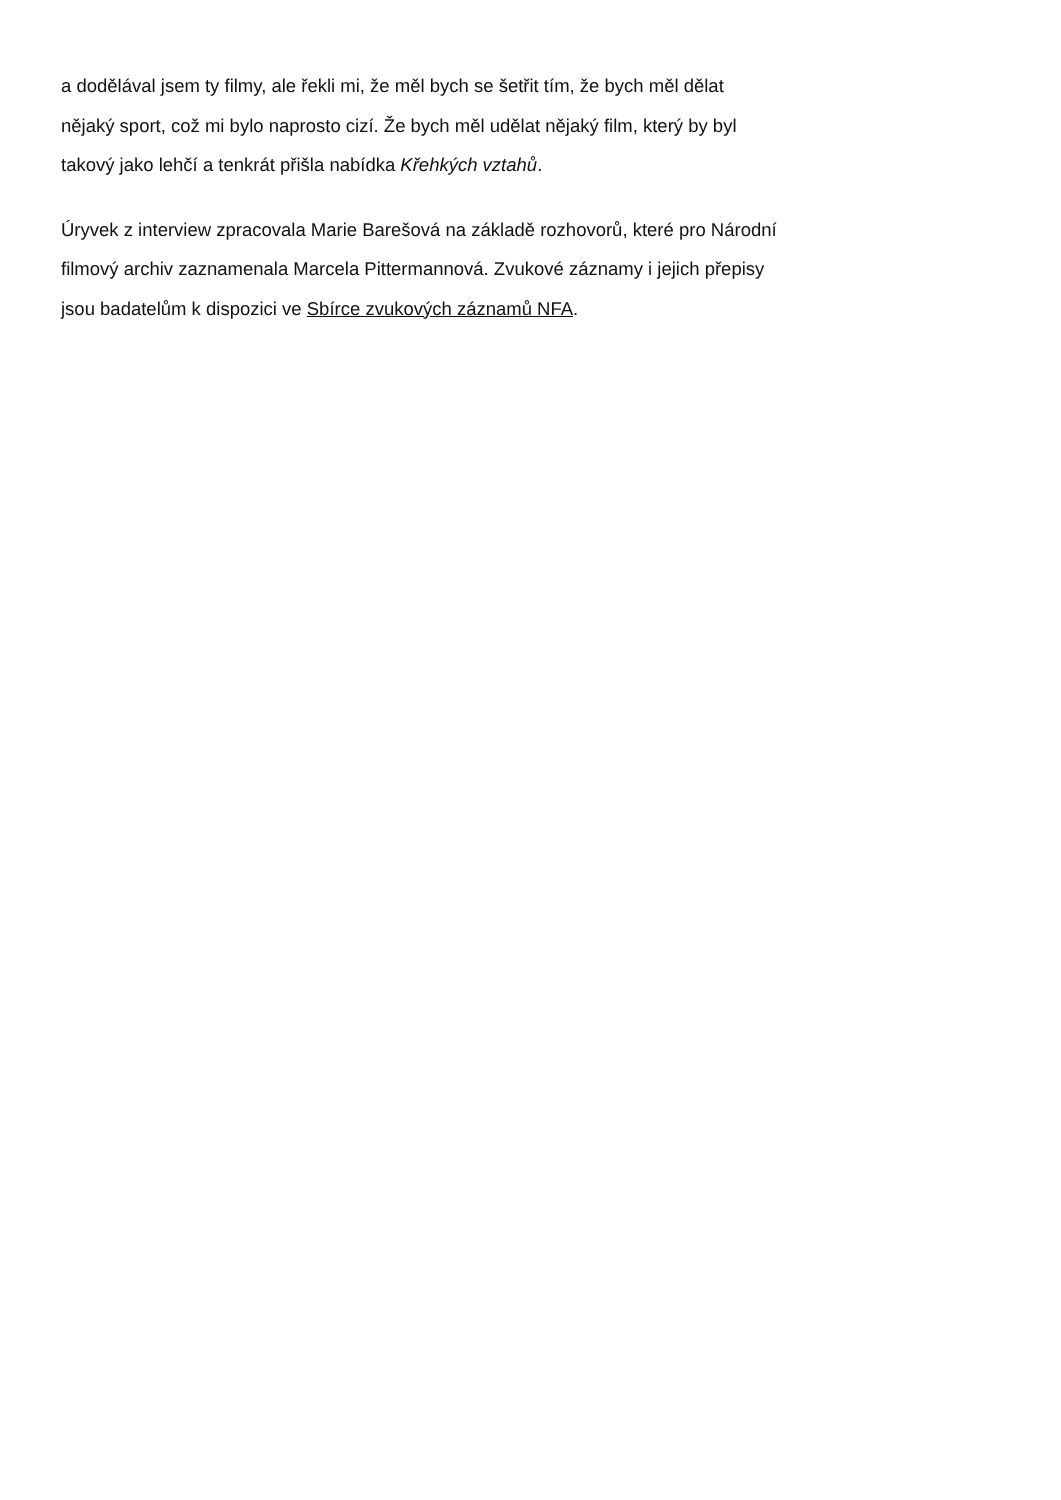a dodělával jsem ty filmy, ale řekli mi, že měl bych se šetřit tím, že bych měl dělat
nějaký sport, což mi bylo naprosto cizí. Že bych měl udělat nějaký film, který by byl
takový jako lehčí a tenkrát přišla nabídka Křehkých vztahů.
Úryvek z interview zpracovala Marie Barešová na základě rozhovorů, které pro Národní
filmový archiv zaznamenala Marcela Pittermannová. Zvukové záznamy i jejich přepisy
jsou badatelům k dispozici ve Sbírce zvukových záznamů NFA.